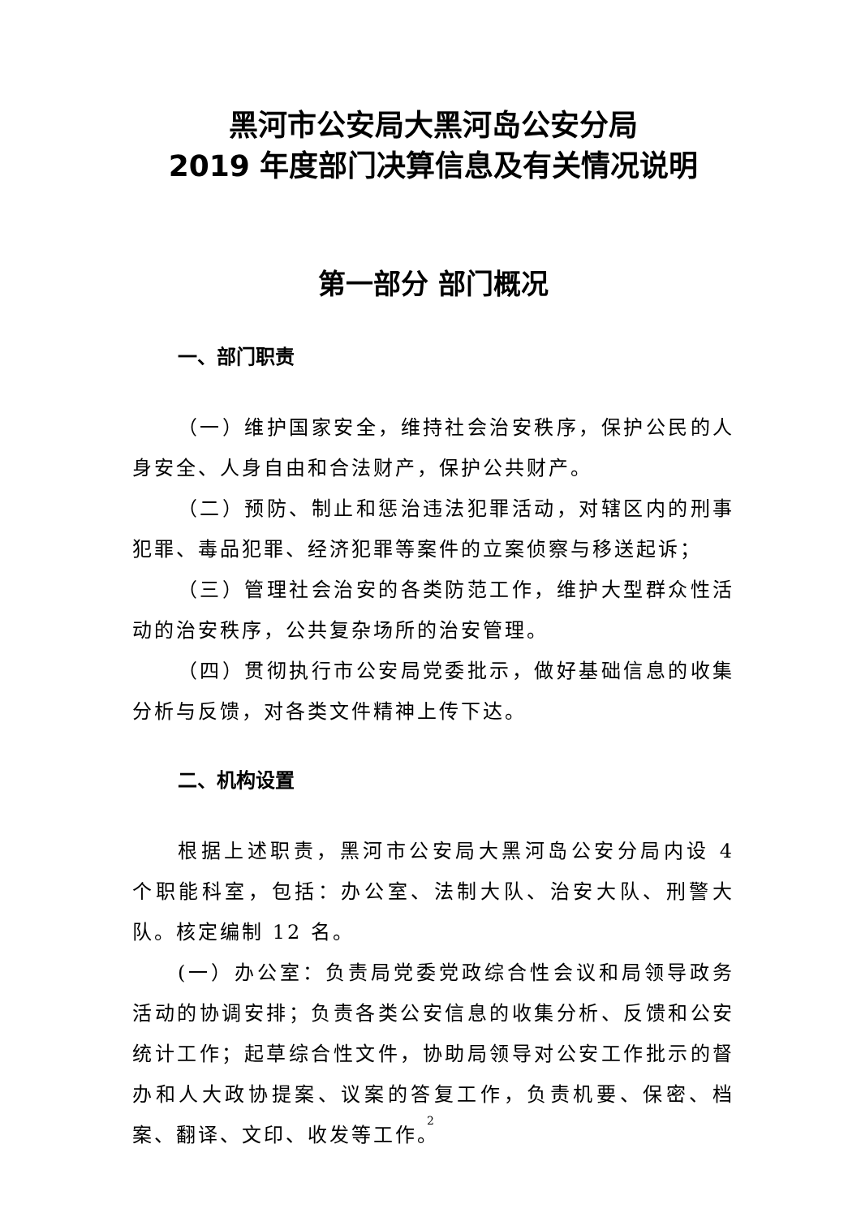黑河市公安局大黑河岛公安分局
2019 年度部门决算信息及有关情况说明
第一部分 部门概况
一、部门职责
（一）维护国家安全，维持社会治安秩序，保护公民的人身安全、人身自由和合法财产，保护公共财产。
（二）预防、制止和惩治违法犯罪活动，对辖区内的刑事犯罪、毒品犯罪、经济犯罪等案件的立案侦察与移送起诉；
（三）管理社会治安的各类防范工作，维护大型群众性活动的治安秩序，公共复杂场所的治安管理。
（四）贯彻执行市公安局党委批示，做好基础信息的收集分析与反馈，对各类文件精神上传下达。
二、机构设置
根据上述职责，黑河市公安局大黑河岛公安分局内设 4 个职能科室，包括：办公室、法制大队、治安大队、刑警大队。核定编制 12 名。
(一）办公室：负责局党委党政综合性会议和局领导政务活动的协调安排；负责各类公安信息的收集分析、反馈和公安统计工作；起草综合性文件，协助局领导对公安工作批示的督办和人大政协提案、议案的答复工作，负责机要、保密、档案、翻译、文印、收发等工作。
2